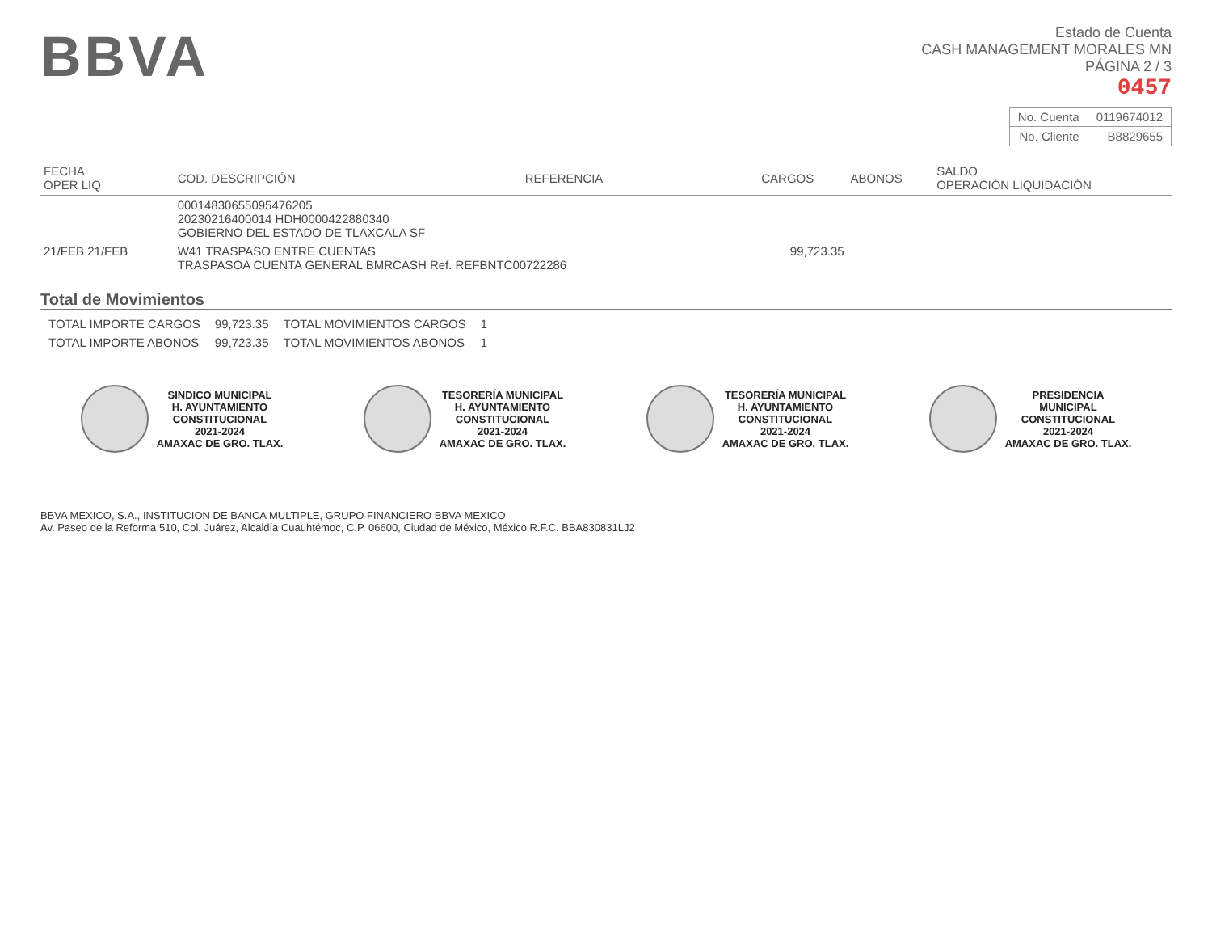BBVA
Estado de Cuenta
CASH MANAGEMENT MORALES MN
PÁGINA 2 / 3
0457
| No. Cuenta | 0119674012 |
| No. Cliente | B8829655 |
| FECHA OPER LIQ | COD. DESCRIPCIÓN | REFERENCIA | CARGOS | ABONOS | SALDO OPERACIÓN LIQUIDACIÓN |
| --- | --- | --- | --- | --- | --- |
| | 0001483065509547620​5 20230216400014 HDH0000422880340 GOBIERNO DEL ESTADO DE TLAXCALA SF | | | | |
| 21/FEB 21/FEB | W41 TRASPASO ENTRE CUENTAS TRASPASOA CUENTA GENERAL BMRCASH Ref. REFBNTC00722286 | | 99,723.35 | | |
Total de Movimientos
| TOTAL IMPORTE CARGOS | 99,723.35 | TOTAL MOVIMIENTOS CARGOS | 1 |
| TOTAL IMPORTE ABONOS | 99,723.35 | TOTAL MOVIMIENTOS ABONOS | 1 |
SINDICO MUNICIPAL
H. AYUNTAMIENTO
CONSTITUCIONAL
2021-2024
AMAXAC DE GRO. TLAX.
TESORERÍA MUNICIPAL
H. AYUNTAMIENTO
CONSTITUCIONAL
2021-2024
AMAXAC DE GRO. TLAX.
TESORERÍA MUNICIPAL
H. AYUNTAMIENTO
CONSTITUCIONAL
2021-2024
AMAXAC DE GRO. TLAX.
PRESIDENCIA
MUNICIPAL
CONSTITUCIONAL
2021-2024
AMAXAC DE GRO. TLAX.
BBVA MEXICO, S.A., INSTITUCION DE BANCA MULTIPLE, GRUPO FINANCIERO BBVA MEXICO
Av. Paseo de la Reforma 510, Col. Juárez, Alcaldía Cuauhtémoc, C.P. 06600, Ciudad de México, México R.F.C. BBA830831LJ2